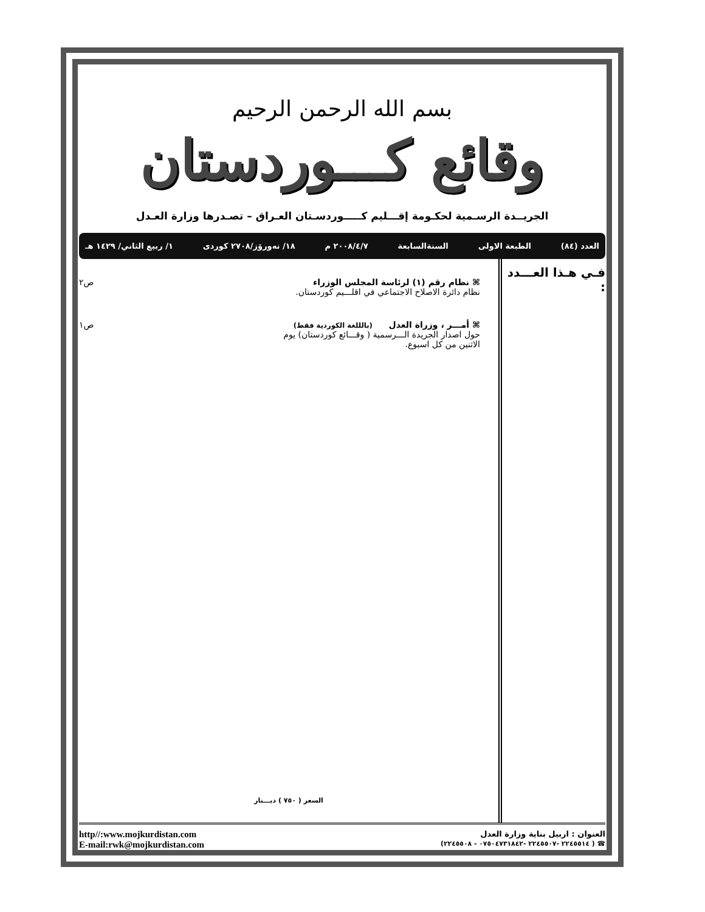بسم الله الرحمن الرحيم
وقائع كـــوردستان
الجريــدة الرسـمية لحكـومة إقـــليم كـــــوردسـتان العـراق – تصـدرها وزارة العـدل
العدد (٨٤) الطبعة الاولى السنةالسابعة ٢٠٠٨/٤/٧ م ١٨/ نەورۆز/٢٧٠٨ كوردى ١/ ربيع الثاني/ ١٤٢٩ هـ
فـي هـذا العـــدد :
⌘ نظام رقم (١) لرئاسة المجلس الوزراء
نظام دائرة الاصلاح الاجتماعي في اقلـــيم كوردستان.
ص٢
⌘ أمـــر ، وزراة العدل (بالللغة الكوردية فقط)
حول اصدار الجريدة الـــرسمية ( وقـــائع كوردستان) يوم
الاثنين من كل اسبوع.
ص١
السعر ( ٧٥٠ ) ديـــنار
http//:www.mojkurdistan.com
E-mail:rwk@mojkurdistan.com
العنوان : اربيل بناية وزارة العدل
☎ ( ٢٢٤٥٥١٤ -٢٢٤٥٥٠٧ -٠٧٥٠٤٧٣١٨٤٢ - ٢٢٤٥٥٠٨)